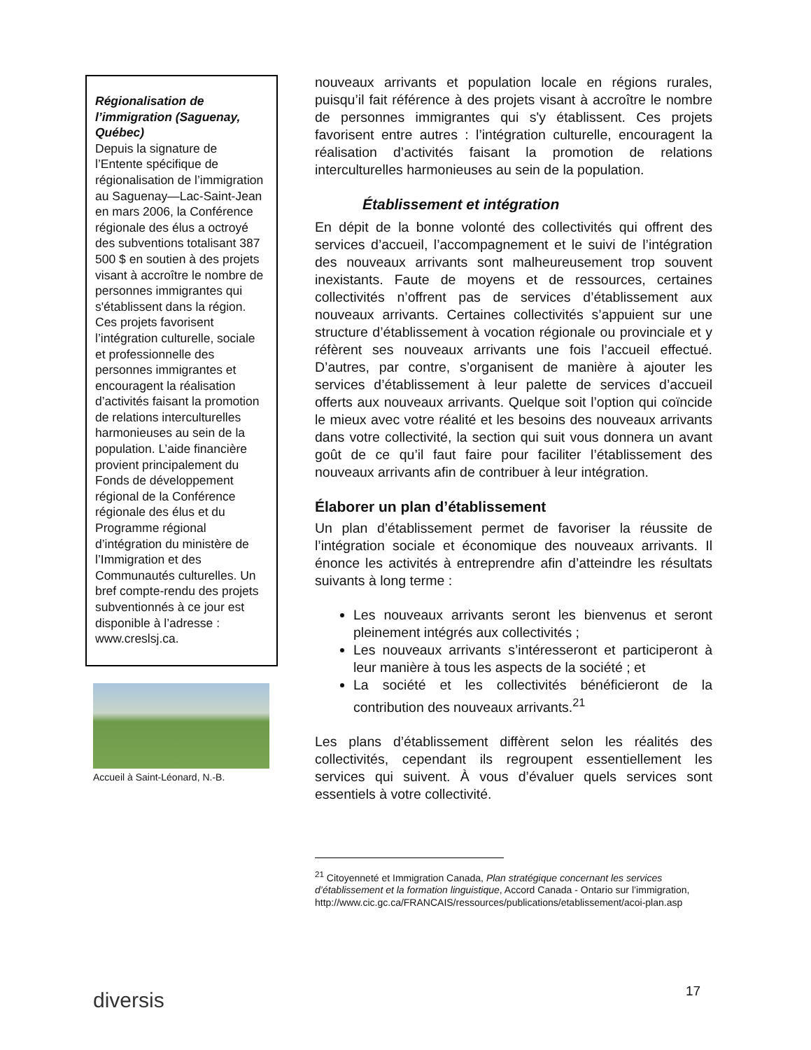Régionalisation de l’immigration (Saguenay, Québec)
Depuis la signature de l’Entente spécifique de régionalisation de l’immigration au Saguenay—Lac-Saint-Jean en mars 2006, la Conférence régionale des élus a octroyé des subventions totalisant 387 500 $ en soutien à des projets visant à accroître le nombre de personnes immigrantes qui s'établissent dans la région. Ces projets favorisent l’intégration culturelle, sociale et professionnelle des personnes immigrantes et encouragent la réalisation d’activités faisant la promotion de relations interculturelles harmonieuses au sein de la population. L’aide financière provient principalement du Fonds de développement régional de la Conférence régionale des élus et du Programme régional d’intégration du ministère de l’Immigration et des Communautés culturelles. Un bref compte-rendu des projets subventionnés à ce jour est disponible à l’adresse : www.creslsj.ca.
Accueil à Saint-Léonard, N.-B.
nouveaux arrivants et population locale en régions rurales, puisqu’il fait référence à des projets visant à accroître le nombre de personnes immigrantes qui s'y établissent. Ces projets favorisent entre autres : l’intégration culturelle, encouragent la réalisation d’activités faisant la promotion de relations interculturelles harmonieuses au sein de la population.
Établissement et intégration
En dépit de la bonne volonté des collectivités qui offrent des services d’accueil, l’accompagnement et le suivi de l’intégration des nouveaux arrivants sont malheureusement trop souvent inexistants. Faute de moyens et de ressources, certaines collectivités n’offrent pas de services d’établissement aux nouveaux arrivants. Certaines collectivités s’appuient sur une structure d’établissement à vocation régionale ou provinciale et y réfèrent ses nouveaux arrivants une fois l’accueil effectué. D’autres, par contre, s’organisent de manière à ajouter les services d’établissement à leur palette de services d’accueil offerts aux nouveaux arrivants. Quelque soit l’option qui coïncide le mieux avec votre réalité et les besoins des nouveaux arrivants dans votre collectivité, la section qui suit vous donnera un avant goût de ce qu’il faut faire pour faciliter l’établissement des nouveaux arrivants afin de contribuer à leur intégration.
Élaborer un plan d’établissement
Un plan d’établissement permet de favoriser la réussite de l’intégration sociale et économique des nouveaux arrivants. Il énonce les activités à entreprendre afin d’atteindre les résultats suivants à long terme :
Les nouveaux arrivants seront les bienvenus et seront pleinement intégrés aux collectivités ;
Les nouveaux arrivants s’intéresseront et participeront à leur manière à tous les aspects de la société ; et
La société et les collectivités bénéficieront de la contribution des nouveaux arrivants.<sup>21</sup>
Les plans d’établissement diffèrent selon les réalités des collectivités, cependant ils regroupent essentiellement les services qui suivent. À vous d’évaluer quels services sont essentiels à votre collectivité.
<sup>21</sup> Citoyenneté et Immigration Canada, Plan stratégique concernant les services d’établissement et la formation linguistique, Accord Canada - Ontario sur l’immigration, http://www.cic.gc.ca/FRANCAIS/ressources/publications/etablissement/acoi-plan.asp
diversis 17